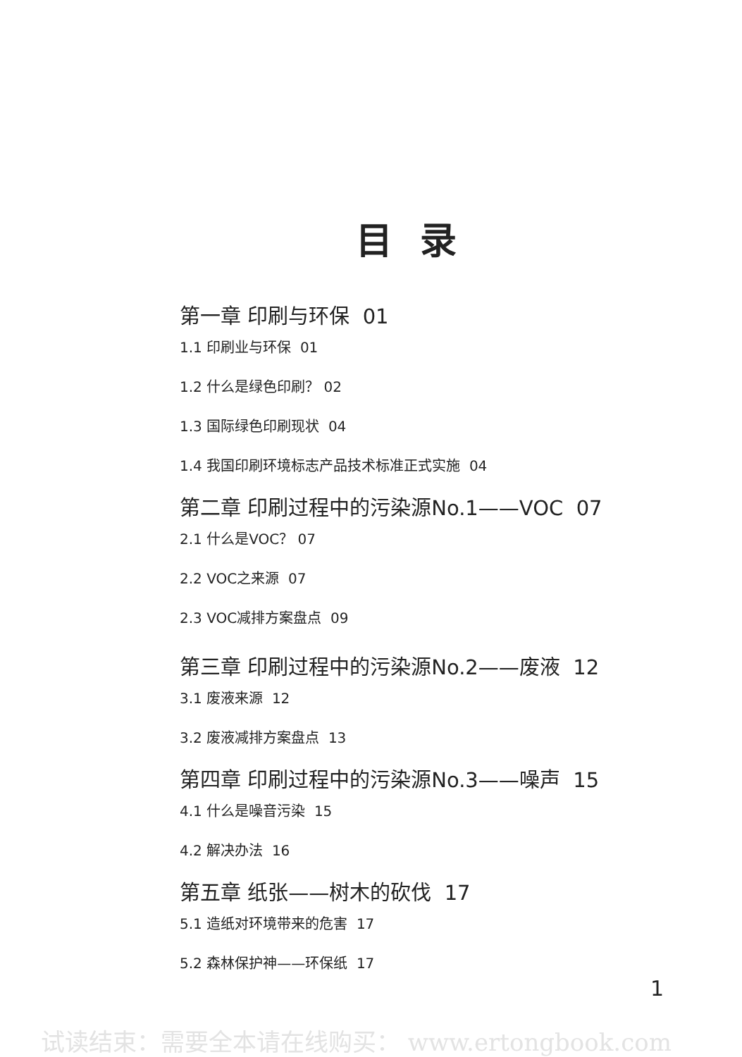目 录
第一章 印刷与环保 01
1.1 印刷业与环保 01
1.2 什么是绿色印刷？ 02
1.3 国际绿色印刷现状 04
1.4 我国印刷环境标志产品技术标准正式实施 04
第二章 印刷过程中的污染源No.1——VOC 07
2.1 什么是VOC？ 07
2.2 VOC之来源 07
2.3 VOC减排方案盘点 09
第三章 印刷过程中的污染源No.2——废液 12
3.1 废液来源 12
3.2 废液减排方案盘点 13
第四章 印刷过程中的污染源No.3——噪声 15
4.1 什么是噪音污染 15
4.2 解决办法 16
第五章 纸张——树木的砍伐 17
5.1 造纸对环境带来的危害 17
5.2 森林保护神——环保纸 17
1
试读结束：需要全本请在线购买： www.ertongbook.com